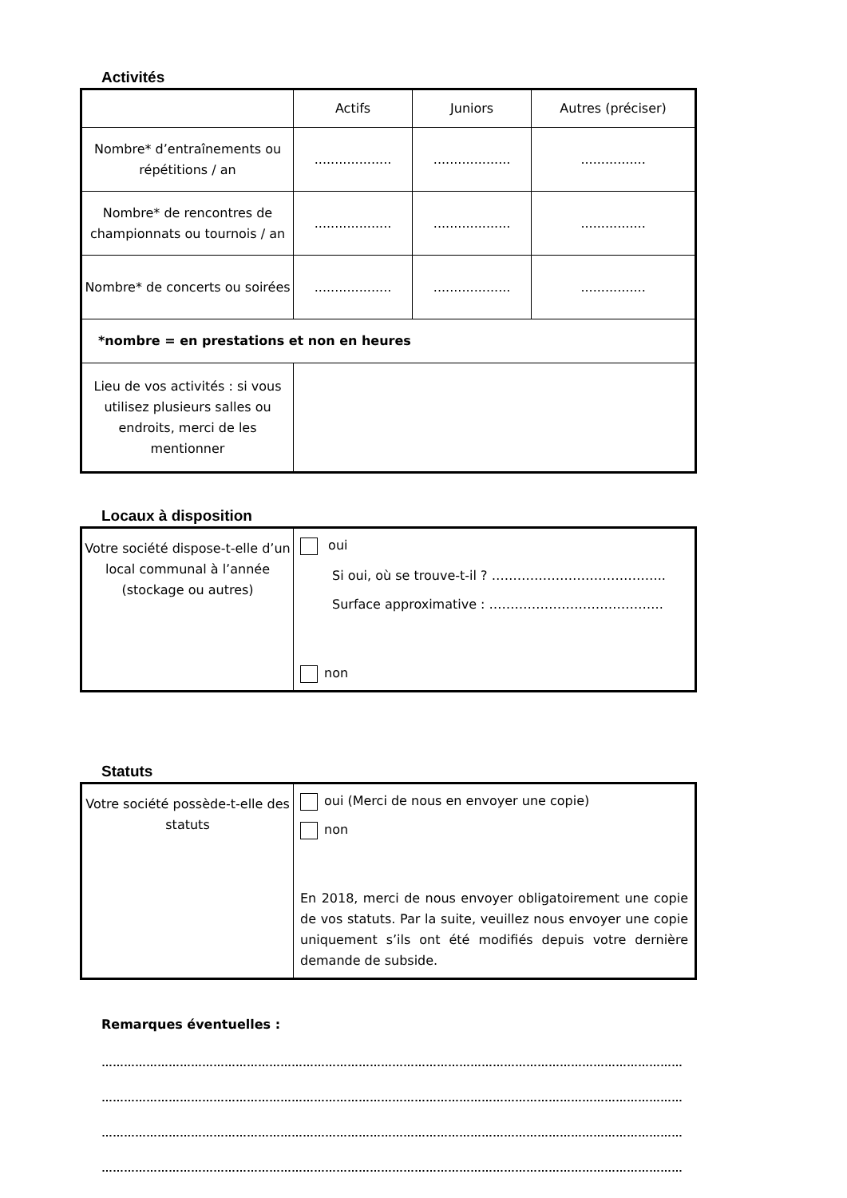Activités
| | Actifs | Juniors | Autres (préciser) |
| Nombre* d’entraînements ou répétitions / an | ................... | ................... | ................ |
| Nombre* de rencontres de championnats ou tournois / an | ................... | ................... | ................ |
| Nombre* de concerts ou soirées | ................... | ................... | ................ |
| *nombre = en prestations et non en heures | | | |
| Lieu de vos activités : si vous utilisez plusieurs salles ou endroits, merci de les mentionner | | | |
Locaux à disposition
| Votre société dispose-t-elle d’un local communal à l’année (stockage ou autres) | oui Si oui, où se trouve-t-il ? ………………………………….. Surface approximative : ………………………………….. non |
Statuts
| Votre société possède-t-elle des statuts | oui (Merci de nous en envoyer une copie) non En 2018, merci de nous envoyer obligatoirement une copie de vos statuts. Par la suite, veuillez nous envoyer une copie uniquement s’ils ont été modifiés depuis votre dernière demande de subside. |
Remarques éventuelles :
…………………………………………………………………………………………………………………………………………
…………………………………………………………………………………………………………………………………………
…………………………………………………………………………………………………………………………………………
…………………………………………………………………………………………………………………………………………